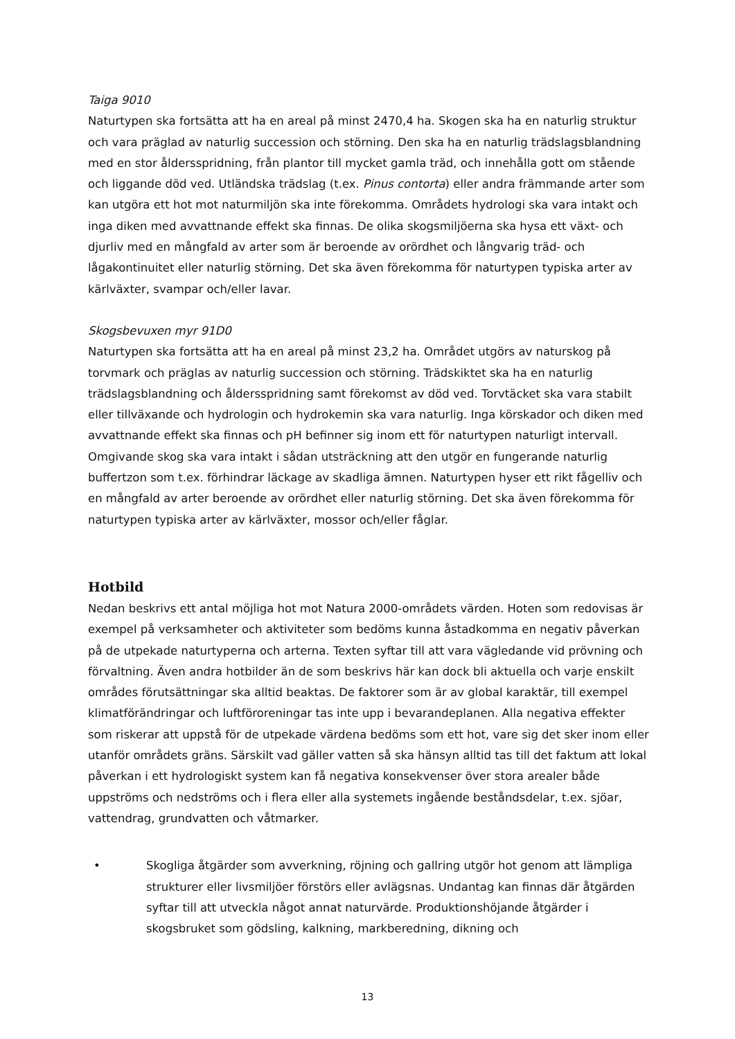Taiga 9010
Naturtypen ska fortsätta att ha en areal på minst 2470,4 ha. Skogen ska ha en naturlig struktur och vara präglad av naturlig succession och störning. Den ska ha en naturlig trädslagsblandning med en stor åldersspridning, från plantor till mycket gamla träd, och innehålla gott om stående och liggande död ved. Utländska trädslag (t.ex. Pinus contorta) eller andra främmande arter som kan utgöra ett hot mot naturmiljön ska inte förekomma. Områdets hydrologi ska vara intakt och inga diken med avvattnande effekt ska finnas. De olika skogsmiljöerna ska hysa ett växt- och djurliv med en mångfald av arter som är beroende av orördhet och långvarig träd- och lågakontinuitet eller naturlig störning. Det ska även förekomma för naturtypen typiska arter av kärlväxter, svampar och/eller lavar.
Skogsbevuxen myr 91D0
Naturtypen ska fortsätta att ha en areal på minst 23,2 ha. Området utgörs av naturskog på torvmark och präglas av naturlig succession och störning. Trädskiktet ska ha en naturlig trädslagsblandning och åldersspridning samt förekomst av död ved. Torvtäcket ska vara stabilt eller tillväxande och hydrologin och hydrokemin ska vara naturlig. Inga körskador och diken med avvattnande effekt ska finnas och pH befinner sig inom ett för naturtypen naturligt intervall. Omgivande skog ska vara intakt i sådan utsträckning att den utgör en fungerande naturlig buffertzon som t.ex. förhindrar läckage av skadliga ämnen. Naturtypen hyser ett rikt fågelliv och en mångfald av arter beroende av orördhet eller naturlig störning. Det ska även förekomma för naturtypen typiska arter av kärlväxter, mossor och/eller fåglar.
Hotbild
Nedan beskrivs ett antal möjliga hot mot Natura 2000-områdets värden. Hoten som redovisas är exempel på verksamheter och aktiviteter som bedöms kunna åstadkomma en negativ påverkan på de utpekade naturtyperna och arterna. Texten syftar till att vara vägledande vid prövning och förvaltning. Även andra hotbilder än de som beskrivs här kan dock bli aktuella och varje enskilt områdes förutsättningar ska alltid beaktas. De faktorer som är av global karaktär, till exempel klimatförändringar och luftföroreningar tas inte upp i bevarandeplanen. Alla negativa effekter som riskerar att uppstå för de utpekade värdena bedöms som ett hot, vare sig det sker inom eller utanför områdets gräns. Särskilt vad gäller vatten så ska hänsyn alltid tas till det faktum att lokal påverkan i ett hydrologiskt system kan få negativa konsekvenser över stora arealer både uppströms och nedströms och i flera eller alla systemets ingående beståndsdelar, t.ex. sjöar, vattendrag, grundvatten och våtmarker.
• Skogliga åtgärder som avverkning, röjning och gallring utgör hot genom att lämpliga strukturer eller livsmiljöer förstörs eller avlägsnas. Undantag kan finnas där åtgärden syftar till att utveckla något annat naturvärde. Produktionshöjande åtgärder i skogsbruket som gödsling, kalkning, markberedning, dikning och
13